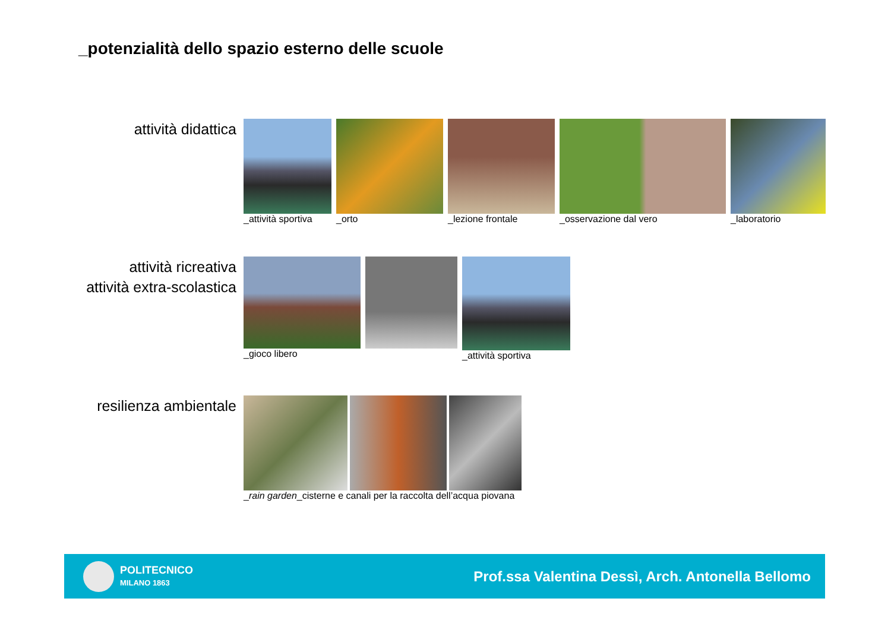_potenzialità dello spazio esterno delle scuole
attività didattica
_attività sportiva _orto _lezione frontale _osservazione dal vero _laboratorio
attività ricreativa
attività extra-scolastica
_gioco libero _attività sportiva
resilienza ambientale
_rain garden_cisterne e canali per la raccolta dell’acqua piovana
POLITECNICO
MILANO 1863
Prof.ssa Valentina Dessì, Arch. Antonella Bellomo